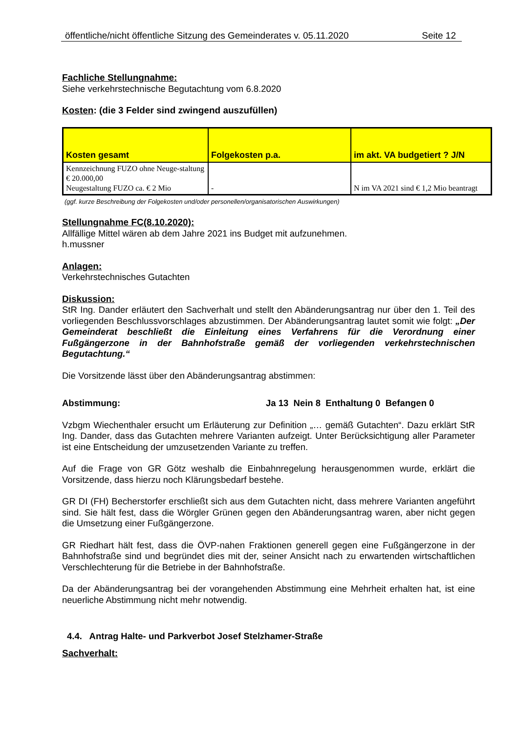öffentliche/nicht öffentliche Sitzung des Gemeinderates v. 05.11.2020 Seite 12
Fachliche Stellungnahme:
Siehe verkehrstechnische Begutachtung vom 6.8.2020
Kosten: (die 3 Felder sind zwingend auszufüllen)
| Kosten gesamt | Folgekosten p.a. | im akt. VA budgetiert ? J/N |
| --- | --- | --- |
| Kennzeichnung FUZO ohne Neuge-staltung € 20.000,00 Neugestaltung FUZO ca. € 2 Mio | - | N im VA 2021 sind € 1,2 Mio beantragt |
(ggf. kurze Beschreibung der Folgekosten und/oder personellen/organisatorischen Auswirkungen)
Stellungnahme FC(8.10.2020):
Allfällige Mittel wären ab dem Jahre 2021 ins Budget mit aufzunehmen.
h.mussner
Anlagen:
Verkehrstechnisches Gutachten
Diskussion:
StR Ing. Dander erläutert den Sachverhalt und stellt den Abänderungsantrag nur über den 1. Teil des vorliegenden Beschlussvorschlages abzustimmen. Der Abänderungsantrag lautet somit wie folgt: „Der Gemeinderat beschließt die Einleitung eines Verfahrens für die Verordnung einer Fußgängerzone in der Bahnhofstraße gemäß der vorliegenden verkehrstechnischen Begutachtung.“
Die Vorsitzende lässt über den Abänderungsantrag abstimmen:
Abstimmung: Ja 13 Nein 8 Enthaltung 0 Befangen 0
Vzbgm Wiechenthaler ersucht um Erläuterung zur Definition „… gemäß Gutachten“. Dazu erklärt StR Ing. Dander, dass das Gutachten mehrere Varianten aufzeigt. Unter Berücksichtigung aller Parameter ist eine Entscheidung der umzusetzenden Variante zu treffen.
Auf die Frage von GR Götz weshalb die Einbahnregelung herausgenommen wurde, erklärt die Vorsitzende, dass hierzu noch Klärungsbedarf bestehe.
GR DI (FH) Becherstorfer erschließt sich aus dem Gutachten nicht, dass mehrere Varianten angeführt sind. Sie hält fest, dass die Wörgler Grünen gegen den Abänderungsantrag waren, aber nicht gegen die Umsetzung einer Fußgängerzone.
GR Riedhart hält fest, dass die ÖVP-nahen Fraktionen generell gegen eine Fußgängerzone in der Bahnhofstraße sind und begründet dies mit der, seiner Ansicht nach zu erwartenden wirtschaftlichen Verschlechterung für die Betriebe in der Bahnhofstraße.
Da der Abänderungsantrag bei der vorangehenden Abstimmung eine Mehrheit erhalten hat, ist eine neuerliche Abstimmung nicht mehr notwendig.
4.4. Antrag Halte- und Parkverbot Josef Stelzhamer-Straße
Sachverhalt: